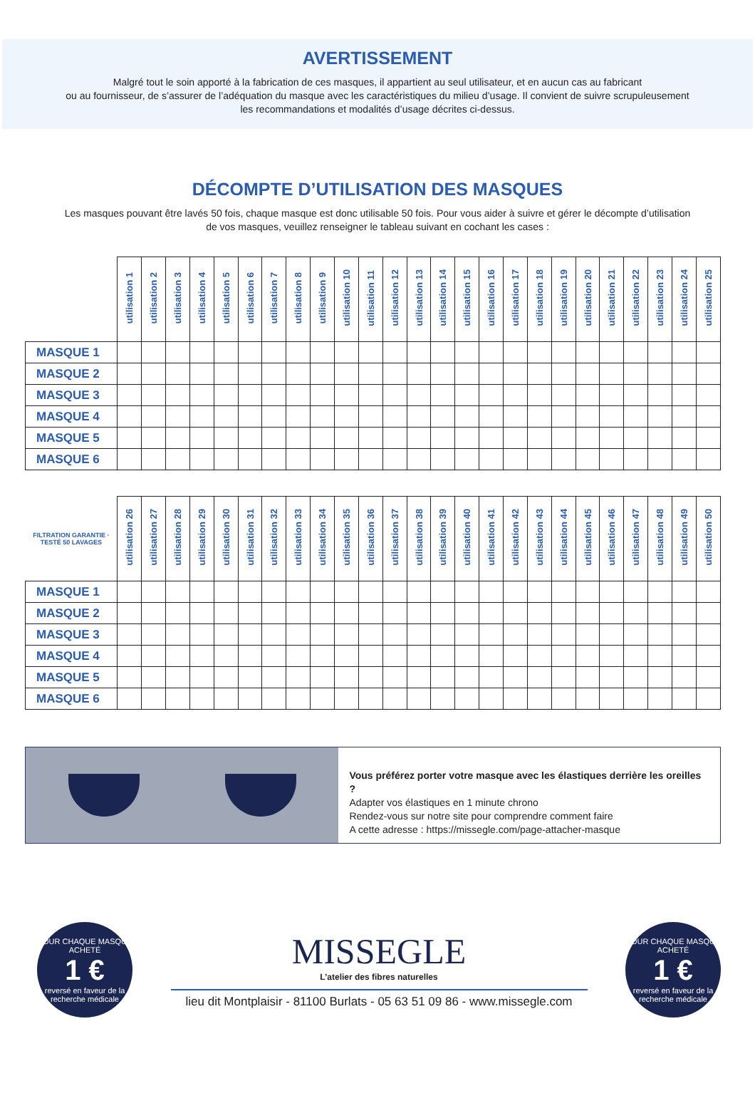AVERTISSEMENT
Malgré tout le soin apporté à la fabrication de ces masques, il appartient au seul utilisateur, et en aucun cas au fabricant
ou au fournisseur, de s’assurer de l’adéquation du masque avec les caractéristiques du milieu d’usage. Il convient de suivre scrupuleusement
les recommandations et modalités d’usage décrites ci-dessus.
DÉCOMPTE D’UTILISATION DES MASQUES
Les masques pouvant être lavés 50 fois, chaque masque est donc utilisable 50 fois. Pour vous aider à suivre et gérer le décompte d’utilisation de vos masques, veuillez renseigner le tableau suivant en cochant les cases :
| | utilisation 1 | utilisation 2 | utilisation 3 | utilisation 4 | utilisation 5 | utilisation 6 | utilisation 7 | utilisation 8 | utilisation 9 | utilisation 10 | utilisation 11 | utilisation 12 | utilisation 13 | utilisation 14 | utilisation 15 | utilisation 16 | utilisation 17 | utilisation 18 | utilisation 19 | utilisation 20 | utilisation 21 | utilisation 22 | utilisation 23 | utilisation 24 | utilisation 25 |
| --- | --- | --- | --- | --- | --- | --- | --- | --- | --- | --- | --- | --- | --- | --- | --- | --- | --- | --- | --- | --- | --- | --- | --- | --- | --- |
| MASQUE 1 | | | | | | | | | | | | | | | | | | | | | | | | | |
| MASQUE 2 | | | | | | | | | | | | | | | | | | | | | | | | | |
| MASQUE 3 | | | | | | | | | | | | | | | | | | | | | | | | | |
| MASQUE 4 | | | | | | | | | | | | | | | | | | | | | | | | | |
| MASQUE 5 | | | | | | | | | | | | | | | | | | | | | | | | | |
| MASQUE 6 | | | | | | | | | | | | | | | | | | | | | | | | | |
| FILTRATION GARANTIE · TESTÉ 50 LAVAGES | utilisation 26 | utilisation 27 | utilisation 28 | utilisation 29 | utilisation 30 | utilisation 31 | utilisation 32 | utilisation 33 | utilisation 34 | utilisation 35 | utilisation 36 | utilisation 37 | utilisation 38 | utilisation 39 | utilisation 40 | utilisation 41 | utilisation 42 | utilisation 43 | utilisation 44 | utilisation 45 | utilisation 46 | utilisation 47 | utilisation 48 | utilisation 49 | utilisation 50 |
| --- | --- | --- | --- | --- | --- | --- | --- | --- | --- | --- | --- | --- | --- | --- | --- | --- | --- | --- | --- | --- | --- | --- | --- | --- | --- |
| MASQUE 1 | | | | | | | | | | | | | | | | | | | | | | | | | |
| MASQUE 2 | | | | | | | | | | | | | | | | | | | | | | | | | |
| MASQUE 3 | | | | | | | | | | | | | | | | | | | | | | | | | |
| MASQUE 4 | | | | | | | | | | | | | | | | | | | | | | | | | |
| MASQUE 5 | | | | | | | | | | | | | | | | | | | | | | | | | |
| MASQUE 6 | | | | | | | | | | | | | | | | | | | | | | | | | |
Vous préférez porter votre masque avec les élastiques derrière les oreilles ?
Adapter vos élastiques en 1 minute chrono
Rendez-vous sur notre site pour comprendre comment faire
A cette adresse : https://missegle.com/page-attacher-masque
POUR CHAQUE MASQUE ACHETÉ
1 €
reversé en faveur de la recherche médicale
MISSEGLE
L’atelier des fibres naturelles
lieu dit Montplaisir - 81100 Burlats - 05 63 51 09 86 - www.missegle.com
POUR CHAQUE MASQUE ACHETÉ
1 €
reversé en faveur de la recherche médicale